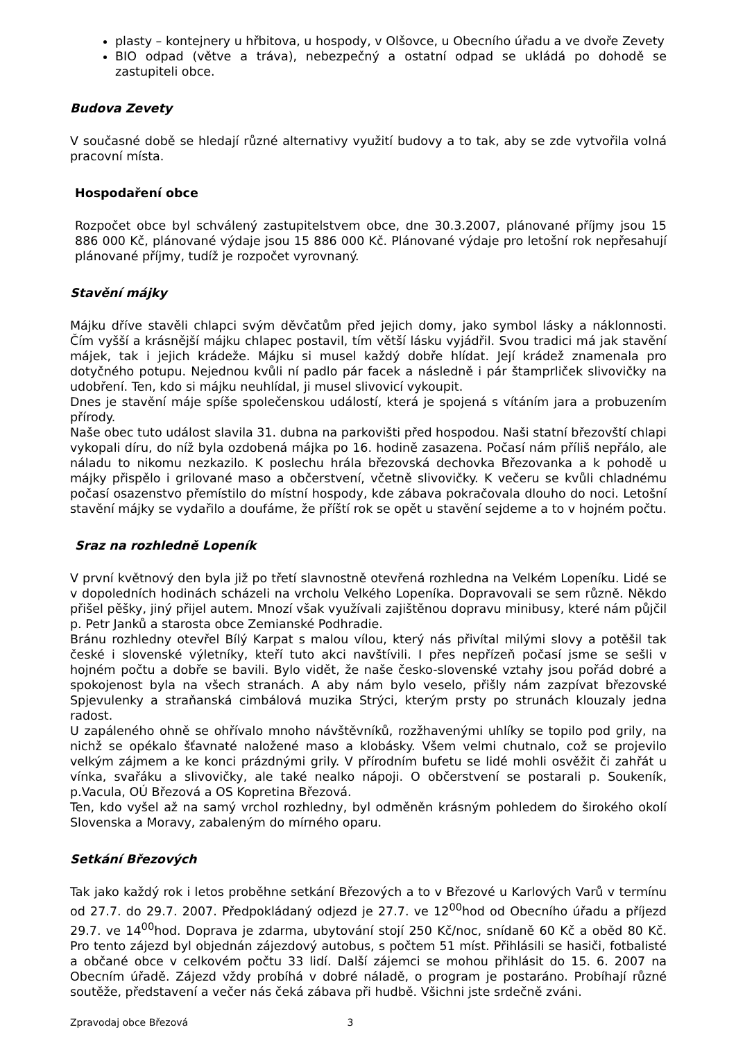plasty – kontejnery u hřbitova, u hospody, v Olšovce, u Obecního úřadu a ve dvoře Zevety
BIO odpad (větve a tráva), nebezpečný a ostatní odpad se ukládá po dohodě se zastupiteli obce.
Budova Zevety
V současné době se hledají různé alternativy využití budovy a to tak, aby se zde vytvořila volná pracovní místa.
Hospodaření obce
Rozpočet obce byl schválený zastupitelstvem obce, dne 30.3.2007, plánované příjmy jsou 15 886 000 Kč, plánované výdaje jsou 15 886 000 Kč. Plánované výdaje pro letošní rok nepřesahují plánované příjmy, tudíž je rozpočet vyrovnaný.
Stavění májky
Májku dříve stavěli chlapci svým děvčatům před jejich domy, jako symbol lásky a náklonnosti. Čím vyšší a krásnější májku chlapec postavil, tím větší lásku vyjádřil. Svou tradici má jak stavění májek, tak i jejich krádeže. Májku si musel každý dobře hlídat. Její krádež znamenala pro dotyčného potupu. Nejednou kvůli ní padlo pár facek a následně i pár štamprliček slivovičky na udobření. Ten, kdo si májku neuhlídal, ji musel slivovicí vykoupit.
Dnes je stavění máje spíše společenskou událostí, která je spojená s vítáním jara a probuzením přírody.
Naše obec tuto událost slavila 31. dubna na parkovišti před hospodou. Naši statní březovští chlapi vykopali díru, do níž byla ozdobená májka po 16. hodině zasazena. Počasí nám příliš nepřálo, ale náladu to nikomu nezkazilo. K poslechu hrála březovská dechovka Březovanka a k pohodě u májky přispělo i grilované maso a občerstvení, včetně slivovičky. K večeru se kvůli chladnému počasí osazenstvo přemístilo do místní hospody, kde zábava pokračovala dlouho do noci. Letošní stavění májky se vydařilo a doufáme, že příští rok se opět u stavění sejdeme a to v hojném počtu.
Sraz na rozhledně Lopeník
V první květnový den byla již po třetí slavnostně otevřená rozhledna na Velkém Lopeníku. Lidé se v dopoledních hodinách scházeli na vrcholu Velkého Lopeníka. Dopravovali se sem různě. Někdo přišel pěšky, jiný přijel autem. Mnozí však využívali zajištěnou dopravu minibusy, které nám půjčil p. Petr Janků a starosta obce Zemianské Podhradie.
Bránu rozhledny otevřel Bílý Karpat s malou vílou, který nás přivítal milými slovy a potěšil tak české i slovenské výletníky, kteří tuto akci navštívili. I přes nepřízeň počasí jsme se sešli v hojném počtu a dobře se bavili. Bylo vidět, že naše česko-slovenské vztahy jsou pořád dobré a spokojenost byla na všech stranách. A aby nám bylo veselo, přišly nám zazpívat březovské Spjevulenky a straňanská cimbálová muzika Strýci, kterým prsty po strunách klouzaly jedna radost.
U zapáleného ohně se ohřívalo mnoho návštěvníků, rozžhavenými uhlíky se topilo pod grily, na nichž se opékalo šťavnaté naložené maso a klobásky. Všem velmi chutnalo, což se projevilo velkým zájmem a ke konci prázdnými grily. V přírodním bufetu se lidé mohli osvěžit či zahřát u vínka, svařáku a slivovičky, ale také nealko nápoji. O občerstvení se postarali p. Soukeník, p.Vacula, OÚ Březová a OS Kopretina Březová.
Ten, kdo vyšel až na samý vrchol rozhledny, byl odměněn krásným pohledem do širokého okolí Slovenska a Moravy, zabaleným do mírného oparu.
Setkání Březových
Tak jako každý rok i letos proběhne setkání Březových a to v Březové u Karlových Varů v termínu od 27.7. do 29.7. 2007. Předpokládaný odjezd je 27.7. ve 12<sup>00</sup>hod od Obecního úřadu a příjezd 29.7. ve 14<sup>00</sup>hod. Doprava je zdarma, ubytování stojí 250 Kč/noc, snídaně 60 Kč a oběd 80 Kč. Pro tento zájezd byl objednán zájezdový autobus, s počtem 51 míst. Přihlásili se hasiči, fotbalisté a občané obce v celkovém počtu 33 lidí. Další zájemci se mohou přihlásit do 15. 6. 2007 na Obecním úřadě. Zájezd vždy probíhá v dobré náladě, o program je postaráno. Probíhají různé soutěže, představení a večer nás čeká zábava při hudbě. Všichni jste srdečně zváni.
Zpravodaj obce Březová 3